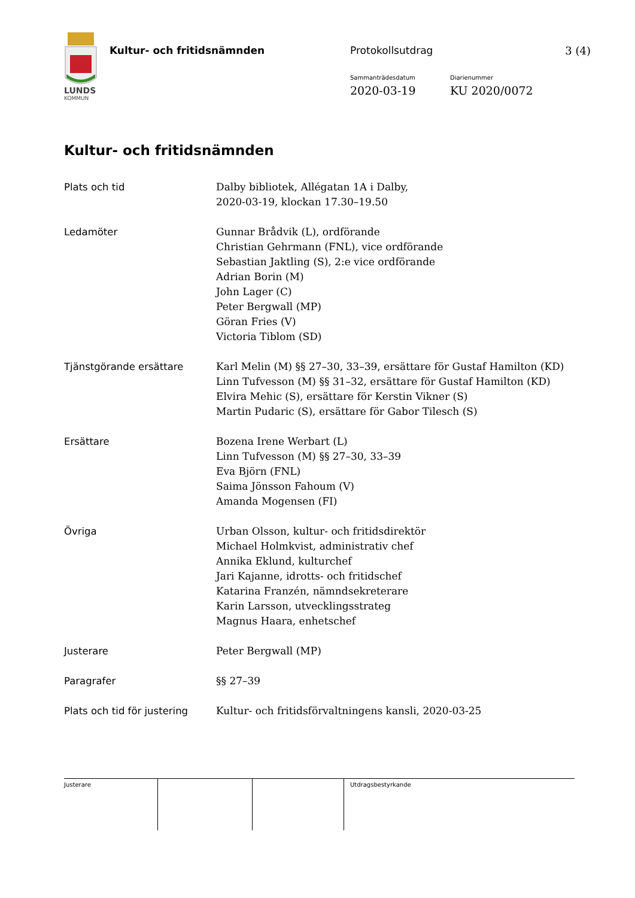LUNDS
KOMMUN
Kultur- och fritidsnämnden Protokollsutdrag 3 (4)
Sammanträdesdatum Diarienummer
2020-03-19 KU 2020/0072
Kultur- och fritidsnämnden
Plats och tid Dalby bibliotek, Allégatan 1A i Dalby,
2020-03-19, klockan 17.30–19.50
Ledamöter Gunnar Brådvik (L), ordförande
Christian Gehrmann (FNL), vice ordförande
Sebastian Jaktling (S), 2:e vice ordförande
Adrian Borin (M)
John Lager (C)
Peter Bergwall (MP)
Göran Fries (V)
Victoria Tiblom (SD)
Tjänstgörande ersättare Karl Melin (M) §§ 27–30, 33–39, ersättare för Gustaf Hamilton (KD)
Linn Tufvesson (M) §§ 31–32, ersättare för Gustaf Hamilton (KD)
Elvira Mehic (S), ersättare för Kerstin Vikner (S)
Martin Pudaric (S), ersättare för Gabor Tilesch (S)
Ersättare Bozena Irene Werbart (L)
Linn Tufvesson (M) §§ 27–30, 33–39
Eva Björn (FNL)
Saima Jönsson Fahoum (V)
Amanda Mogensen (FI)
Övriga Urban Olsson, kultur- och fritidsdirektör
Michael Holmkvist, administrativ chef
Annika Eklund, kulturchef
Jari Kajanne, idrotts- och fritidschef
Katarina Franzén, nämndsekreterare
Karin Larsson, utvecklingsstrateg
Magnus Haara, enhetschef
Justerare Peter Bergwall (MP)
Paragrafer §§ 27–39
Plats och tid för justering
Kultur- och fritidsförvaltningens kansli, 2020-03-25
Justerare Utdragsbestyrkande